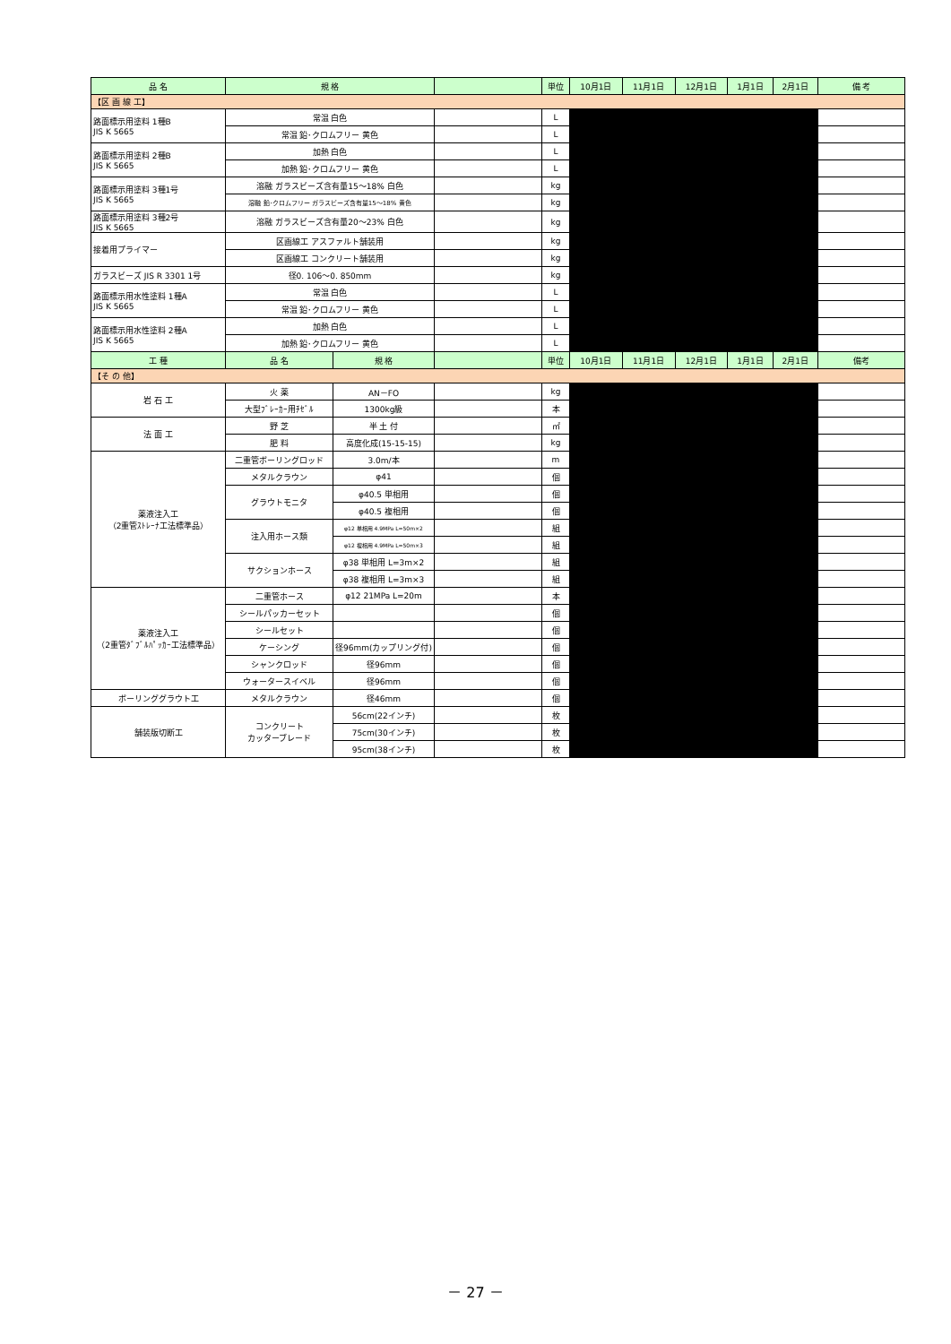| 品 名 | 規 格 | | | 単位 | 10月1日 | 11月1日 | 12月1日 | 1月1日 | 2月1日 | 備 考 |
| --- | --- | --- | --- | --- | --- | --- | --- | --- | --- | --- |
| 【区 画 線 工】 | | | | | | | | | | |
| 路面標示用塗料 1種B JIS K 5665 | 常温 白色 | | | L | | | | | | |
| | 常温 鉛･クロムフリー 黄色 | | | L | | | | | | |
| 路面標示用塗料 2種B JIS K 5665 | 加熱 白色 | | | L | | | | | | |
| | 加熱 鉛･クロムフリー 黄色 | | | L | | | | | | |
| 路面標示用塗料 3種1号 JIS K 5665 | 溶融 ガラスビーズ含有量15～18% 白色 | | | kg | | | | | | |
| | 溶融 鉛･クロムフリー ガラスビーズ含有量15～18% 黄色 | | | kg | | | | | | |
| 路面標示用塗料 3種2号 JIS K 5665 | 溶融 ガラスビーズ含有量20～23% 白色 | | | kg | | | | | | |
| 接着用プライマー | 区画線工 アスファルト舗装用 | | | kg | | | | | | |
| | 区画線工 コンクリート舗装用 | | | kg | | | | | | |
| ガラスビーズ JIS R 3301 1号 | 径0. 106～0. 850mm | | | kg | | | | | | |
| 路面標示用水性塗料 1種A JIS K 5665 | 常温 白色 | | | L | | | | | | |
| | 常温 鉛･クロムフリー 黄色 | | | L | | | | | | |
| 路面標示用水性塗料 2種A JIS K 5665 | 加熱 白色 | | | L | | | | | | |
| | 加熱 鉛･クロムフリー 黄色 | | | L | | | | | | |
| 工 種 | 品 名 | 規 格 | | 単位 | 10月1日 | 11月1日 | 12月1日 | 1月1日 | 2月1日 | 備考 |
| 【そ の 他】 | | | | | | | | | | |
| 岩 石 工 | 火 薬 | AN－FO | | kg | | | | | | |
| | 大型ﾌﾞﾚｰｶｰ用ﾁｾﾞﾙ | 1300kg級 | | 本 | | | | | | |
| 法 面 工 | 野 芝 | 半 土 付 | | ㎡ | | | | | | |
| | 肥 料 | 高度化成(15-15-15) | | kg | | | | | | |
| 薬液注入工 （2重管ｽﾄﾚｰﾅ工法標準品） | 二重管ボーリングロッド | 3.0m/本 | | m | | | | | | |
| | メタルクラウン | φ41 | | 個 | | | | | | |
| | グラウトモニタ | φ40.5 単相用 | | 個 | | | | | | |
| | | φ40.5 複相用 | | 個 | | | | | | |
| | 注入用ホース類 | φ12 単相用 4.9MPa L=50m×2 | | 組 | | | | | | |
| | | φ12 複相用 4.9MPa L=50m×3 | | 組 | | | | | | |
| | サクションホース | φ38 単相用 L=3m×2 | | 組 | | | | | | |
| | | φ38 複相用 L=3m×3 | | 組 | | | | | | |
| 薬液注入工 （2重管ﾀﾞﾌﾞﾙﾊﾟｯｶｰ工法標準品） | 二重管ホース | φ12 21MPa L=20m | | 本 | | | | | | |
| | シールパッカーセット | | | 個 | | | | | | |
| | シールセット | | | 個 | | | | | | |
| | ケーシング | 径96mm(カップリング付) | | 個 | | | | | | |
| | シャンクロッド | 径96mm | | 個 | | | | | | |
| | ウォータースイベル | 径96mm | | 個 | | | | | | |
| ボーリンググラウト工 | メタルクラウン | 径46mm | | 個 | | | | | | |
| 舗装版切断工 | コンクリート カッターブレード | 56cm(22インチ) | | 枚 | | | | | | |
| | | 75cm(30インチ) | | 枚 | | | | | | |
| | | 95cm(38インチ) | | 枚 | | | | | | |
－ 27 －